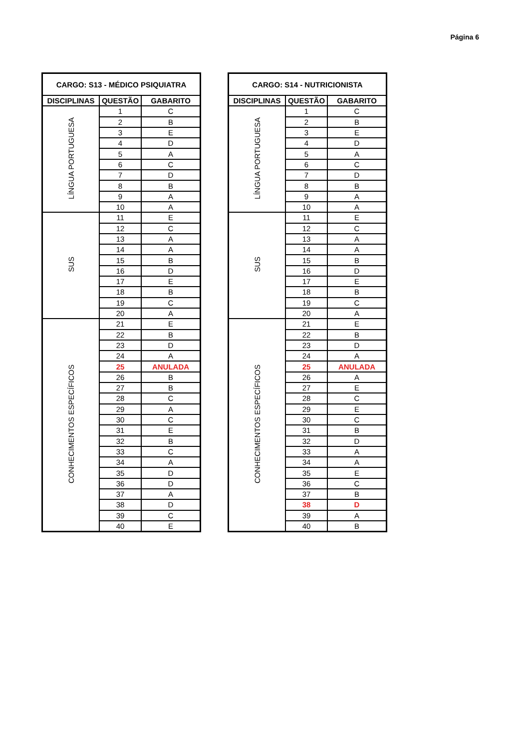Página 6
| CARGO: S13 - MÉDICO PSIQUIATRA | | |
| --- | --- | --- |
| DISCIPLINAS | QUESTÃO | GABARITO |
| LÍNGUA PORTUGUESA | 1 | C |
| | 2 | B |
| | 3 | E |
| | 4 | D |
| | 5 | A |
| | 6 | C |
| | 7 | D |
| | 8 | B |
| | 9 | A |
| | 10 | A |
| SUS | 11 | E |
| | 12 | C |
| | 13 | A |
| | 14 | A |
| | 15 | B |
| | 16 | D |
| | 17 | E |
| | 18 | B |
| | 19 | C |
| | 20 | A |
| CONHECIMENTOS ESPECÍFICOS | 21 | E |
| | 22 | B |
| | 23 | D |
| | 24 | A |
| | 25 | ANULADA |
| | 26 | B |
| | 27 | B |
| | 28 | C |
| | 29 | A |
| | 30 | C |
| | 31 | E |
| | 32 | B |
| | 33 | C |
| | 34 | A |
| | 35 | D |
| | 36 | D |
| | 37 | A |
| | 38 | D |
| | 39 | C |
| | 40 | E |
| CARGO: S14 - NUTRICIONISTA | | |
| --- | --- | --- |
| DISCIPLINAS | QUESTÃO | GABARITO |
| LÍNGUA PORTUGUESA | 1 | C |
| | 2 | B |
| | 3 | E |
| | 4 | D |
| | 5 | A |
| | 6 | C |
| | 7 | D |
| | 8 | B |
| | 9 | A |
| | 10 | A |
| SUS | 11 | E |
| | 12 | C |
| | 13 | A |
| | 14 | A |
| | 15 | B |
| | 16 | D |
| | 17 | E |
| | 18 | B |
| | 19 | C |
| | 20 | A |
| CONHECIMENTOS ESPECÍFICOS | 21 | E |
| | 22 | B |
| | 23 | D |
| | 24 | A |
| | 25 | ANULADA |
| | 26 | A |
| | 27 | E |
| | 28 | C |
| | 29 | E |
| | 30 | C |
| | 31 | B |
| | 32 | D |
| | 33 | A |
| | 34 | A |
| | 35 | E |
| | 36 | C |
| | 37 | B |
| | 38 | D |
| | 39 | A |
| | 40 | B |